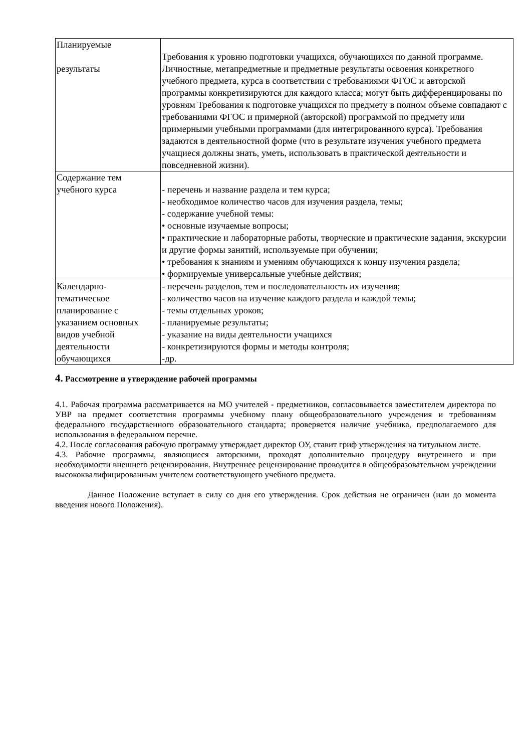| Планируемые результаты | Требования к уровню подготовки учащихся, обучающихся по данной программе. Личностные, метапредметные и предметные результаты освоения конкретного учебного предмета, курса в соответствии с требованиями ФГОС и авторской программы конкретизируются для каждого класса; могут быть дифференцированы по уровням Требования к подготовке учащихся по предмету в полном объеме совпадают с требованиями ФГОС и примерной (авторской) программой по предмету или примерными учебными программами (для интегрированного курса). Требования задаются в деятельностной форме (что в результате изучения учебного предмета учащиеся должны знать, уметь, использовать в практической деятельности и повседневной жизни). |
| Содержание тем учебного курса | - перечень и название раздела и тем курса; - необходимое количество часов для изучения раздела, темы; - содержание учебной темы: • основные изучаемые вопросы; • практические и лабораторные работы, творческие и практические задания, экскурсии и другие формы занятий, используемые при обучении; • требования к знаниям и умениям обучающихся к концу изучения раздела; • формируемые универсальные учебные действия; |
| Календарно-тематическое планирование с указанием основных видов учебной деятельности обучающихся | - перечень разделов, тем и последовательность их изучения; - количество часов на изучение каждого раздела и каждой темы; - темы отдельных уроков; - планируемые результаты; - указание на виды деятельности учащихся - конкретизируются формы и методы контроля; -др. |
4. Рассмотрение и утверждение рабочей программы
4.1. Рабочая программа рассматривается на МО учителей - предметников, согласовывается заместителем директора по УВР на предмет соответствия программы учебному плану общеобразовательного учреждения и требованиям федерального государственного образовательного стандарта; проверяется наличие учебника, предполагаемого для использования в федеральном перечне.
4.2. После согласования рабочую программу утверждает директор ОУ, ставит гриф утверждения на титульном листе.
4.3. Рабочие программы, являющиеся авторскими, проходят дополнительно процедуру внутреннего и при необходимости внешнего рецензирования. Внутреннее рецензирование проводится в общеобразовательном учреждении высококвалифицированным учителем соответствующего учебного предмета.
Данное Положение вступает в силу со дня его утверждения. Срок действия не ограничен (или до момента введения нового Положения).